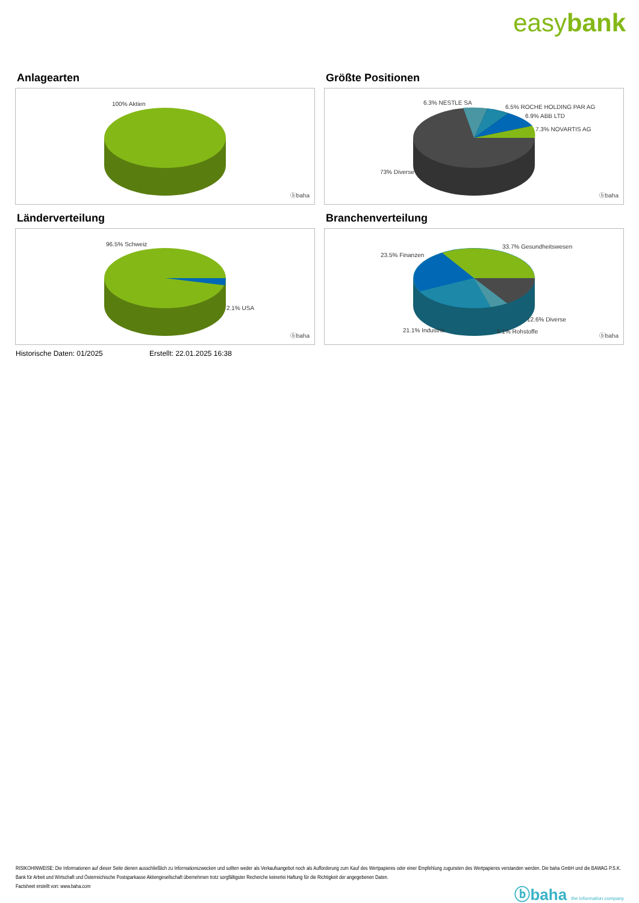easybank
Anlagearten
100% Aktien
ⓑbaha
Größte Positionen
6.3% NESTLE SA
6.5% ROCHE HOLDING PAR AG
6.9% ABB LTD
7.3% NOVARTIS AG
73% Diverse
ⓑbaha
Länderverteilung
96.5% Schweiz
2.1% USA
ⓑbaha
Branchenverteilung
33.7% Gesundheitswesen
23.5% Finanzen
12.6% Diverse
21.1% Industrie 9.1% Rohstoffe
ⓑbaha
Historische Daten: 01/2025 Erstellt: 22.01.2025 16:38
RISIKOHINWEISE: Die Informationen auf dieser Seite dienen ausschließlich zu Informationszwecken und sollten weder als Verkaufsangebot noch als Aufforderung zum Kauf des Wertpapieres oder einer Empfehlung zugunsten des Wertpapieres verstanden werden. Die baha GmbH und die BAWAG P.S.K. Bank für Arbeit und Wirtschaft und Österreichische Postsparkasse Aktiengesellschaft übernehmen trotz sorgfältigster Recherche keinerlei Haftung für die Richtigkeit der angegebenen Daten.
Factsheet erstellt von: www.baha.com
ⓑbaha the information company